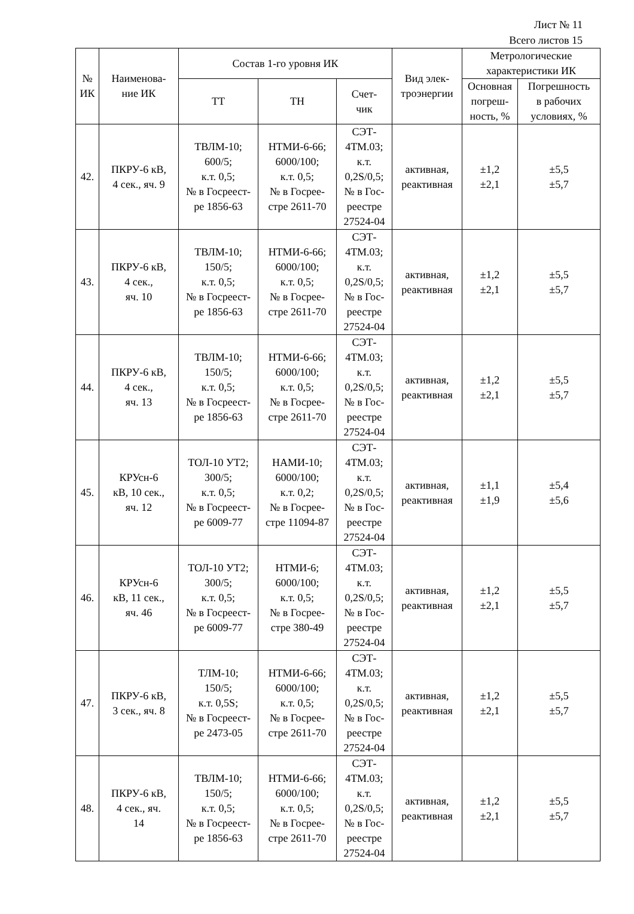Лист № 11
Всего листов 15
| № ИК | Наименова- ние ИК | Состав 1-го уровня ИК | | | Вид элек- троэнергии | Метрологические характеристики ИК | |
| --- | --- | --- | --- | --- | --- | --- | --- |
| | | ТТ | ТН | Счет- чик | | Основная погреш- ность, % | Погрешность в рабочих условиях, % |
| 42. | ПКРУ-6 кВ, 4 сек., яч. 9 | ТВЛМ-10; 600/5; к.т. 0,5; № в Госреест- ре 1856-63 | НТМИ-6-66; 6000/100; к.т. 0,5; № в Госрее- стре 2611-70 | СЭТ- 4ТМ.03; к.т. 0,2S/0,5; № в Гос- реестре 27524-04 | активная, реактивная | ±1,2 ±2,1 | ±5,5 ±5,7 |
| 43. | ПКРУ-6 кВ, 4 сек., яч. 10 | ТВЛМ-10; 150/5; к.т. 0,5; № в Госреест- ре 1856-63 | НТМИ-6-66; 6000/100; к.т. 0,5; № в Госрее- стре 2611-70 | СЭТ- 4ТМ.03; к.т. 0,2S/0,5; № в Гос- реестре 27524-04 | активная, реактивная | ±1,2 ±2,1 | ±5,5 ±5,7 |
| 44. | ПКРУ-6 кВ, 4 сек., яч. 13 | ТВЛМ-10; 150/5; к.т. 0,5; № в Госреест- ре 1856-63 | НТМИ-6-66; 6000/100; к.т. 0,5; № в Госрее- стре 2611-70 | СЭТ- 4ТМ.03; к.т. 0,2S/0,5; № в Гос- реестре 27524-04 | активная, реактивная | ±1,2 ±2,1 | ±5,5 ±5,7 |
| 45. | КРУсн-6 кВ, 10 сек., яч. 12 | ТОЛ-10 УТ2; 300/5; к.т. 0,5; № в Госреест- ре 6009-77 | НАМИ-10; 6000/100; к.т. 0,2; № в Госрее- стре 11094-87 | СЭТ- 4ТМ.03; к.т. 0,2S/0,5; № в Гос- реестре 27524-04 | активная, реактивная | ±1,1 ±1,9 | ±5,4 ±5,6 |
| 46. | КРУсн-6 кВ, 11 сек., яч. 46 | ТОЛ-10 УТ2; 300/5; к.т. 0,5; № в Госреест- ре 6009-77 | НТМИ-6; 6000/100; к.т. 0,5; № в Госрее- стре 380-49 | СЭТ- 4ТМ.03; к.т. 0,2S/0,5; № в Гос- реестре 27524-04 | активная, реактивная | ±1,2 ±2,1 | ±5,5 ±5,7 |
| 47. | ПКРУ-6 кВ, 3 сек., яч. 8 | ТЛМ-10; 150/5; к.т. 0,5S; № в Госреест- ре 2473-05 | НТМИ-6-66; 6000/100; к.т. 0,5; № в Госрее- стре 2611-70 | СЭТ- 4ТМ.03; к.т. 0,2S/0,5; № в Гос- реестре 27524-04 | активная, реактивная | ±1,2 ±2,1 | ±5,5 ±5,7 |
| 48. | ПКРУ-6 кВ, 4 сек., яч. 14 | ТВЛМ-10; 150/5; к.т. 0,5; № в Госреест- ре 1856-63 | НТМИ-6-66; 6000/100; к.т. 0,5; № в Госрее- стре 2611-70 | СЭТ- 4ТМ.03; к.т. 0,2S/0,5; № в Гос- реестре 27524-04 | активная, реактивная | ±1,2 ±2,1 | ±5,5 ±5,7 |